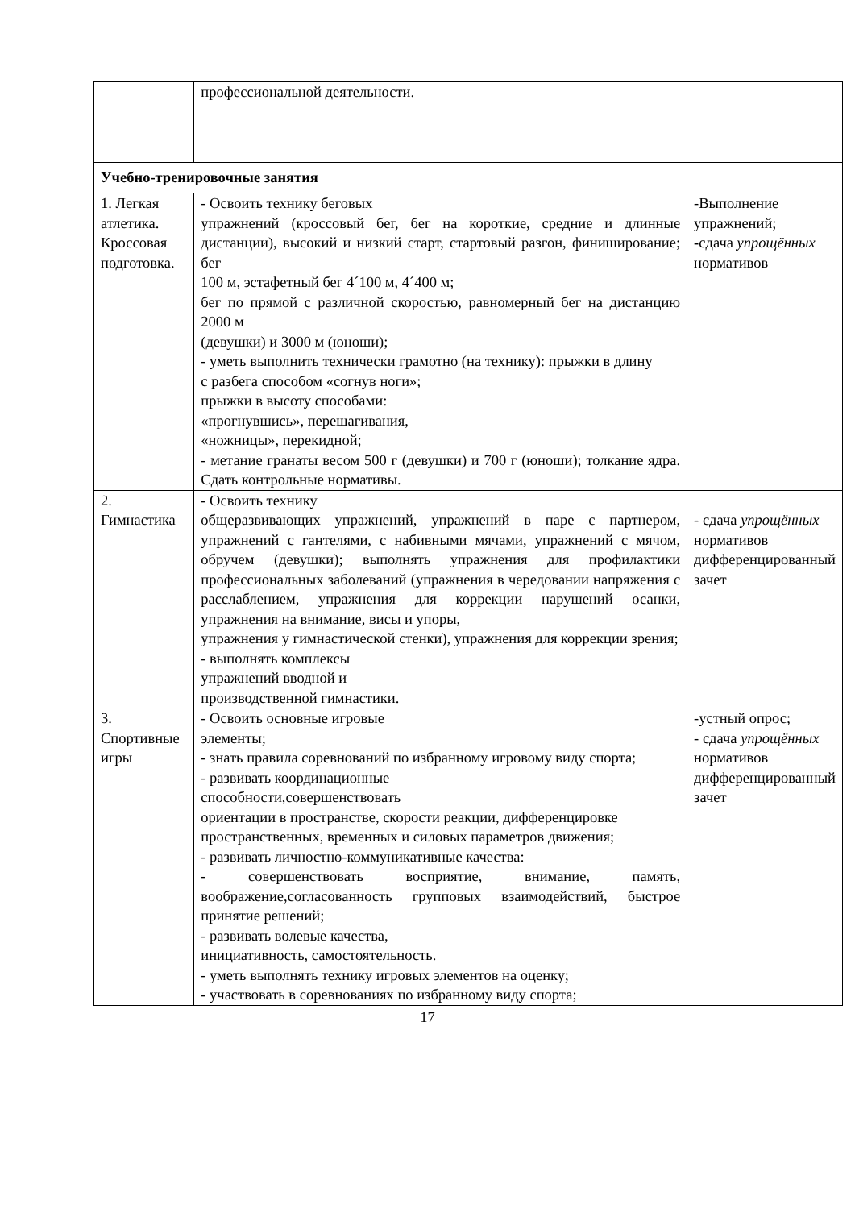| | профессиональной деятельности. | |
| Учебно-тренировочные занятия | | |
| 1. Легкая атлетика. Кроссовая подготовка. | - Освоить технику беговых упражнений (кроссовый бег, бег на короткие, средние и длинные дистанции), высокий и низкий старт, стартовый разгон, финиширование; бег 100 м, эстафетный бег 4´100 м, 4´400 м; бег по прямой с различной скоростью, равномерный бег на дистанцию 2000 м (девушки) и 3000 м (юноши); - уметь выполнить технически грамотно (на технику): прыжки в длину с разбега способом «согнув ноги»; прыжки в высоту способами: «прогнувшись», перешагивания, «ножницы», перекидной; - метание гранаты весом 500 г (девушки) и 700 г (юноши); толкание ядра. Сдать контрольные нормативы. | -Выполнение упражнений; - сдача упрощённых нормативов |
| 2. Гимнастика | - Освоить технику общеразвивающих упражнений, упражнений в паре с партнером, упражнений с гантелями, с набивными мячами, упражнений с мячом, обручем (девушки); выполнять упражнения для профилактики профессиональных заболеваний (упражнения в чередовании напряжения с расслаблением, упражнения для коррекции нарушений осанки, упражнения на внимание, висы и упоры, упражнения у гимнастической стенки), упражнения для коррекции зрения; - выполнять комплексы упражнений вводной и производственной гимнастики. | - сдача упрощённых нормативов дифференцированный зачет |
| 3. Спортивные игры | - Освоить основные игровые элементы; - знать правила соревнований по избранному игровому виду спорта; - развивать координационные способности,совершенствовать ориентации в пространстве, скорости реакции, дифференцировке пространственных, временных и силовых параметров движения; - развивать личностно-коммуникативные качества: - совершенствовать восприятие, внимание, память, воображение,согласованность групповых взаимодействий, быстрое принятие решений; - развивать волевые качества, инициативность, самостоятельность. - уметь выполнять технику игровых элементов на оценку; - участвовать в соревнованиях по избранному виду спорта; | -устный опрос; - сдача упрощённых нормативов дифференцированный зачет |
17